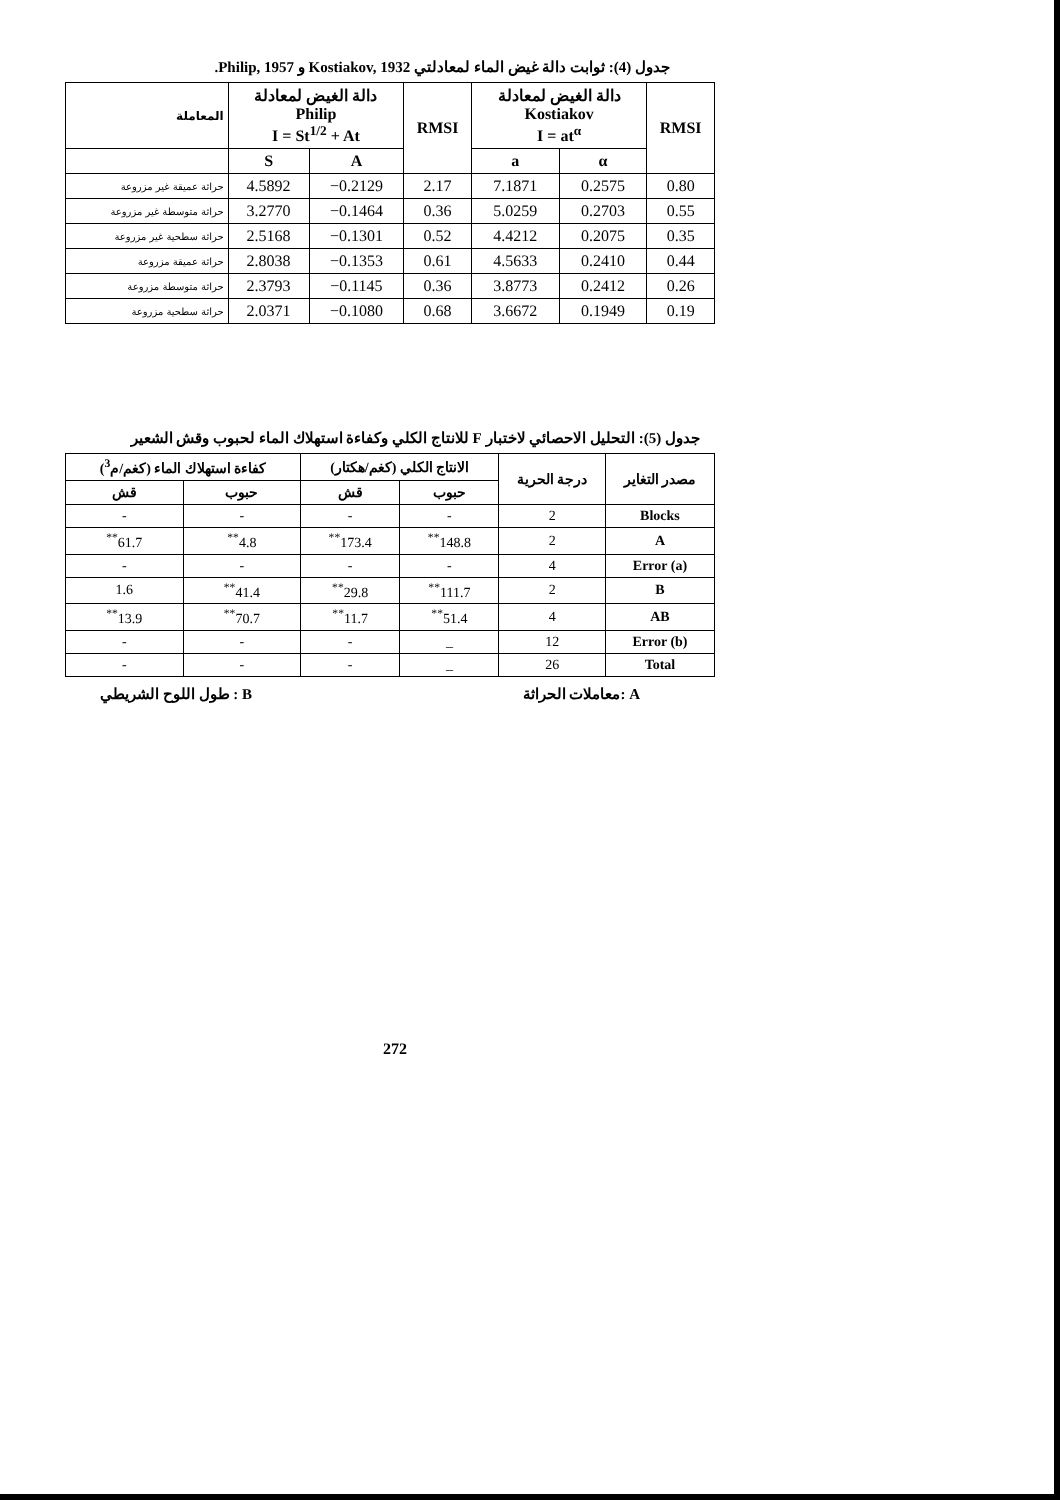جدول (4): ثوابت دالة غيض الماء لمعادلتي Kostiakov, 1932 و Philip, 1957.
| المعاملة | دالة الغيض لمعادلة Philip I = St<sup>1/2</sup> + At | | RMSI | دالة الغيض لمعادلة Kostiakov I = at<sup>α</sup> | | RMSI |
| --- | --- | --- | --- | --- | --- | --- |
| | S | A | | a | α | |
| حراثة عميقة غير مزروعة | 4.5892 | −0.2129 | 2.17 | 7.1871 | 0.2575 | 0.80 |
| حراثة متوسطة غير مزروعة | 3.2770 | −0.1464 | 0.36 | 5.0259 | 0.2703 | 0.55 |
| حراثة سطحية غير مزروعة | 2.5168 | −0.1301 | 0.52 | 4.4212 | 0.2075 | 0.35 |
| حراثة عميقة مزروعة | 2.8038 | −0.1353 | 0.61 | 4.5633 | 0.2410 | 0.44 |
| حراثة متوسطة مزروعة | 2.3793 | −0.1145 | 0.36 | 3.8773 | 0.2412 | 0.26 |
| حراثة سطحية مزروعة | 2.0371 | −0.1080 | 0.68 | 3.6672 | 0.1949 | 0.19 |
جدول (5): التحليل الاحصائي لاختبار F للانتاج الكلي وكفاءة استهلاك الماء لحبوب وقش الشعير
| مصدر التغاير | درجة الحرية | الانتاج الكلي (كغم/هكتار) | | كفاءة استهلاك الماء (كغم/م<sup>3</sup>) | |
| --- | --- | --- | --- | --- | --- |
| | | حبوب | قش | حبوب | قش |
| Blocks | 2 | - | - | - | - |
| A | 2 | 148.8<sup>**</sup> | 173.4<sup>**</sup> | 4.8<sup>**</sup> | 61.7<sup>**</sup> |
| Error (a) | 4 | - | - | - | - |
| B | 2 | 111.7<sup>**</sup> | 29.8<sup>**</sup> | 41.4<sup>**</sup> | 1.6 |
| AB | 4 | 51.4<sup>**</sup> | 11.7<sup>**</sup> | 70.7<sup>**</sup> | 13.9<sup>**</sup> |
| Error (b) | 12 | _ | - | - | - |
| Total | 26 | _ | - | - | - |
A :معاملات الحراثة B : طول اللوح الشريطي
272